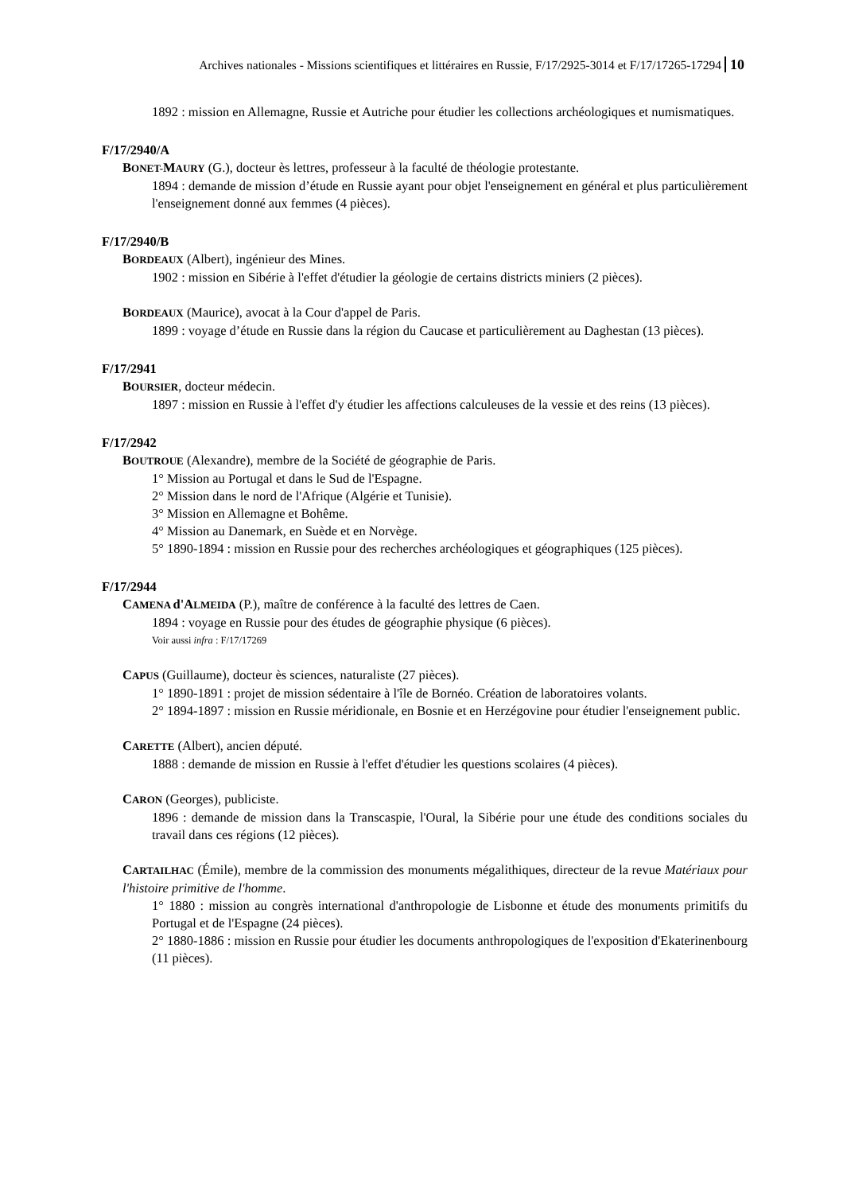Archives nationales - Missions scientifiques et littéraires en Russie, F/17/2925-3014 et F/17/17265-17294 10
1892 : mission en Allemagne, Russie et Autriche pour étudier les collections archéologiques et numismatiques.
F/17/2940/A
BONET-MAURY (G.), docteur ès lettres, professeur à la faculté de théologie protestante.
1894 : demande de mission d’étude en Russie ayant pour objet l'enseignement en général et plus particulièrement l'enseignement donné aux femmes (4 pièces).
F/17/2940/B
BORDEAUX (Albert), ingénieur des Mines.
1902 : mission en Sibérie à l'effet d'étudier la géologie de certains districts miniers (2 pièces).
BORDEAUX (Maurice), avocat à la Cour d'appel de Paris.
1899 : voyage d’étude en Russie dans la région du Caucase et particulièrement au Daghestan (13 pièces).
F/17/2941
BOURSIER, docteur médecin.
1897 : mission en Russie à l'effet d'y étudier les affections calculeuses de la vessie et des reins (13 pièces).
F/17/2942
BOUTROUE (Alexandre), membre de la Société de géographie de Paris.
1° Mission au Portugal et dans le Sud de l'Espagne.
2° Mission dans le nord de l'Afrique (Algérie et Tunisie).
3° Mission en Allemagne et Bohême.
4° Mission au Danemark, en Suède et en Norvège.
5° 1890-1894 : mission en Russie pour des recherches archéologiques et géographiques (125 pièces).
F/17/2944
CAMENA d'ALMEIDA (P.), maître de conférence à la faculté des lettres de Caen.
1894 : voyage en Russie pour des études de géographie physique (6 pièces).
Voir aussi infra : F/17/17269
CAPUS (Guillaume), docteur ès sciences, naturaliste (27 pièces).
1° 1890-1891 : projet de mission sédentaire à l'île de Bornéo. Création de laboratoires volants.
2° 1894-1897 : mission en Russie méridionale, en Bosnie et en Herzégovine pour étudier l'enseignement public.
CARETTE (Albert), ancien député.
1888 : demande de mission en Russie à l'effet d'étudier les questions scolaires (4 pièces).
CARON (Georges), publiciste.
1896 : demande de mission dans la Transcaspie, l'Oural, la Sibérie pour une étude des conditions sociales du travail dans ces régions (12 pièces).
CARTAILHAC (Émile), membre de la commission des monuments mégalithiques, directeur de la revue Matériaux pour l'histoire primitive de l'homme.
1° 1880 : mission au congrès international d'anthropologie de Lisbonne et étude des monuments primitifs du Portugal et de l'Espagne (24 pièces).
2° 1880-1886 : mission en Russie pour étudier les documents anthropologiques de l'exposition d'Ekaterinenbourg (11 pièces).